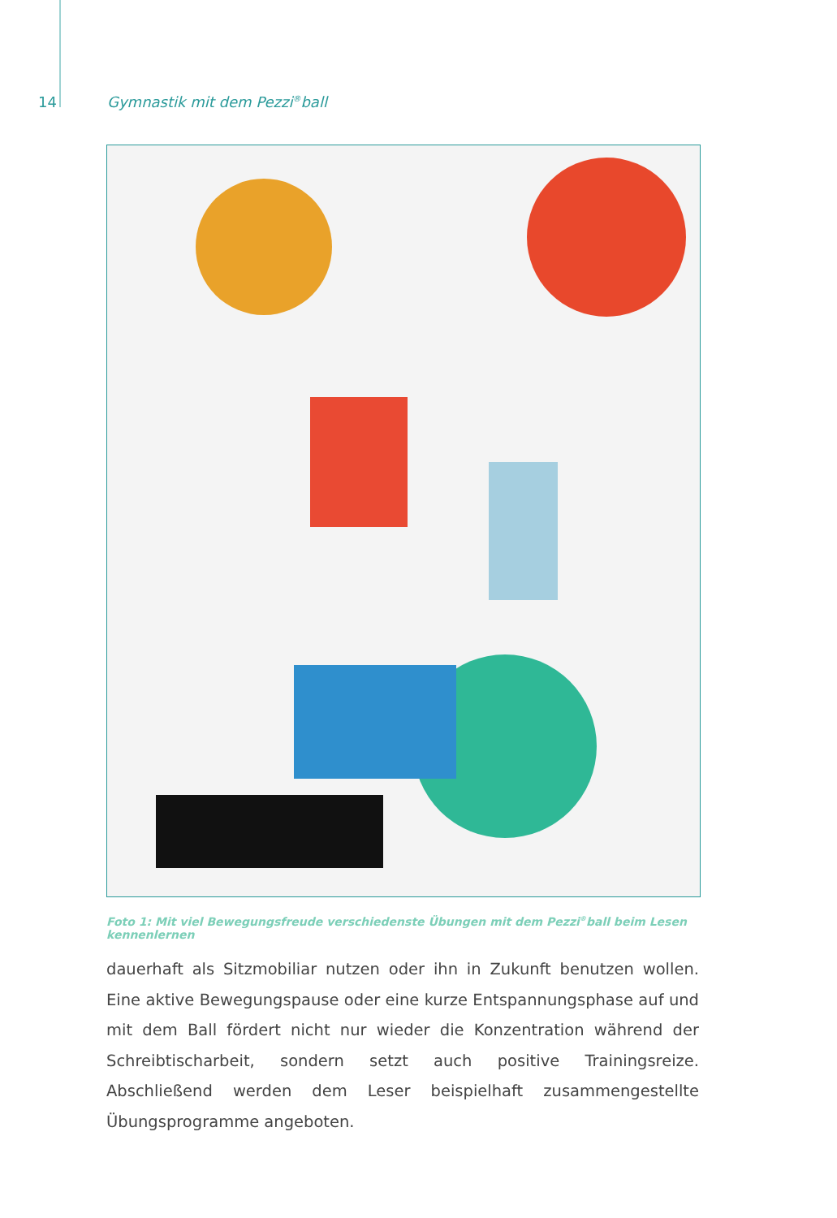14 Gymnastik mit dem Pezzi<sup>®</sup>ball
Foto 1: Mit viel Bewegungsfreude verschiedenste Übungen mit dem Pezzi<sup>®</sup>ball beim Lesen kennenlernen
dauerhaft als Sitzmobiliar nutzen oder ihn in Zukunft benutzen wollen. Eine aktive Bewegungspause oder eine kurze Entspannungsphase auf und mit dem Ball fördert nicht nur wieder die Konzentration während der Schreibtischarbeit, sondern setzt auch positive Trainingsreize. Abschließend werden dem Leser beispielhaft zusammengestellte Übungsprogramme angeboten.